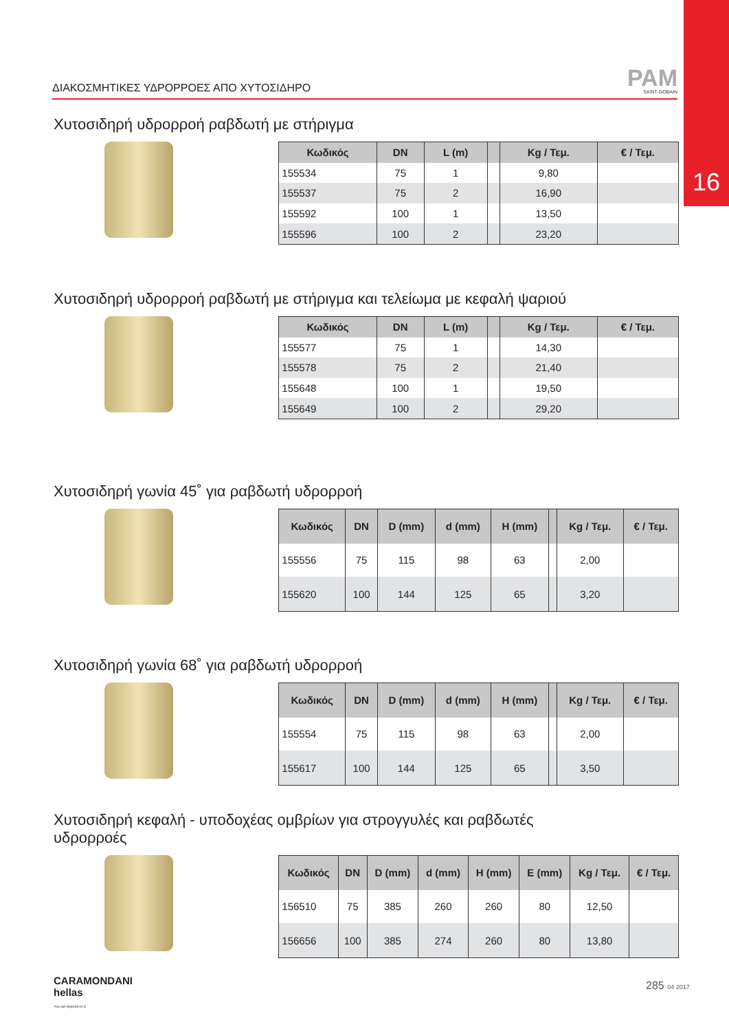16
ΔΙΑΚΟΣΜΗΤΙΚΕΣ ΥΔΡΟΡΡΟΕΣ ΑΠΟ ΧΥΤΟΣΙΔΗΡΟ
PAM
SAINT-GOBAIN
Χυτοσιδηρή υδρορροή ραβδωτή με στήριγμα
| Κωδικός | DN | L (m) | | Kg / Τεμ. | € / Τεμ. |
| --- | --- | --- | --- | --- | --- |
| 155534 | 75 | 1 | | 9,80 | |
| 155537 | 75 | 2 | | 16,90 | |
| 155592 | 100 | 1 | | 13,50 | |
| 155596 | 100 | 2 | | 23,20 | |
Χυτοσιδηρή υδρορροή ραβδωτή με στήριγμα και τελείωμα με κεφαλή ψαριού
| Κωδικός | DN | L (m) | | Kg / Τεμ. | € / Τεμ. |
| --- | --- | --- | --- | --- | --- |
| 155577 | 75 | 1 | | 14,30 | |
| 155578 | 75 | 2 | | 21,40 | |
| 155648 | 100 | 1 | | 19,50 | |
| 155649 | 100 | 2 | | 29,20 | |
Χυτοσιδηρή γωνία 45˚ για ραβδωτή υδρορροή
| Κωδικός | DN | D (mm) | d (mm) | H (mm) | | Kg / Τεμ. | € / Τεμ. |
| --- | --- | --- | --- | --- | --- | --- | --- |
| 155556 | 75 | 115 | 98 | 63 | | 2,00 | |
| 155620 | 100 | 144 | 125 | 65 | | 3,20 | |
Χυτοσιδηρή γωνία 68˚ για ραβδωτή υδρορροή
| Κωδικός | DN | D (mm) | d (mm) | H (mm) | | Kg / Τεμ. | € / Τεμ. |
| --- | --- | --- | --- | --- | --- | --- | --- |
| 155554 | 75 | 115 | 98 | 63 | | 2,00 | |
| 155617 | 100 | 144 | 125 | 65 | | 3,50 | |
Χυτοσιδηρή κεφαλή - υποδοχέας ομβρίων για στρογγυλές και ραβδωτές
υδρορροές
| Κωδικός | DN | D (mm) | d (mm) | H (mm) | E (mm) | Kg / Τεμ. | € / Τεμ. |
| --- | --- | --- | --- | --- | --- | --- | --- |
| 156510 | 75 | 385 | 260 | 260 | 80 | 12,50 | |
| 156656 | 100 | 385 | 274 | 260 | 80 | 13,80 | |
CARAMONDANI
hellas
You can depend on it
285 04 2017